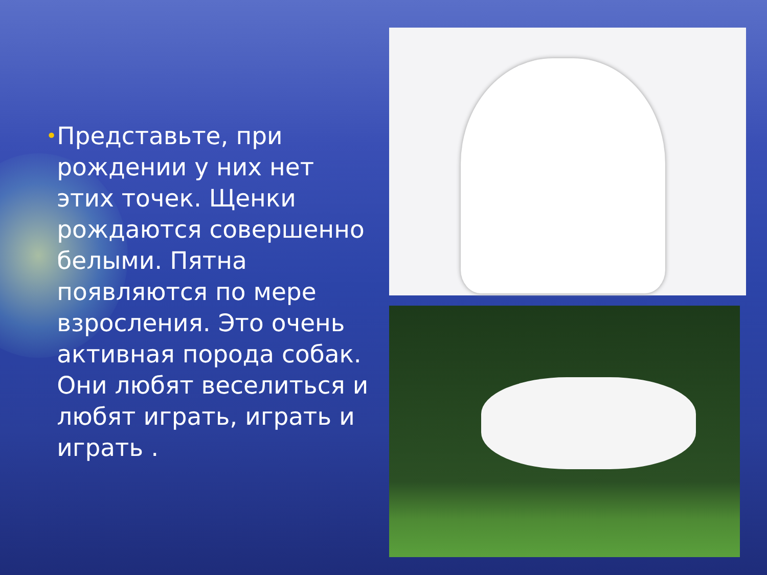•
Представьте, при рождении у них нет этих точек. Щенки рождаются совершенно белыми. Пятна появляются по мере взросления. Это очень активная порода собак. Они любят веселиться и любят играть, играть и играть .